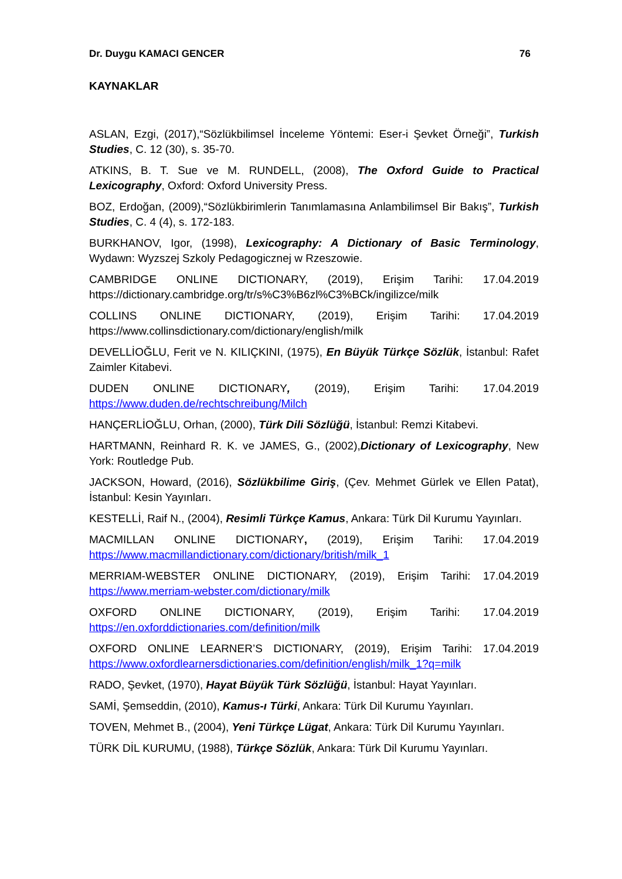Dr. Duygu KAMACI GENCER 76
KAYNAKLAR
ASLAN, Ezgi, (2017),“Sözlükbilimsel İnceleme Yöntemi: Eser-i Şevket Örneği”, Turkish Studies, C. 12 (30), s. 35-70.
ATKINS, B. T. Sue ve M. RUNDELL, (2008), The Oxford Guide to Practical Lexicography, Oxford: Oxford University Press.
BOZ, Erdoğan, (2009),“Sözlükbirimlerin Tanımlamasına Anlambilimsel Bir Bakış”, Turkish Studies, C. 4 (4), s. 172-183.
BURKHANOV, Igor, (1998), Lexicography: A Dictionary of Basic Terminology, Wydawn: Wyzszej Szkoly Pedagogicznej w Rzeszowie.
CAMBRIDGE ONLINE DICTIONARY, (2019), Erişim Tarihi: 17.04.2019 https://dictionary.cambridge.org/tr/s%C3%B6zl%C3%BCk/ingilizce/milk
COLLINS ONLINE DICTIONARY, (2019), Erişim Tarihi: 17.04.2019 https://www.collinsdictionary.com/dictionary/english/milk
DEVELLİOĞLU, Ferit ve N. KILIÇKINI, (1975), En Büyük Türkçe Sözlük, İstanbul: Rafet Zaimler Kitabevi.
DUDEN ONLINE DICTIONARY, (2019), Erişim Tarihi: 17.04.2019 https://www.duden.de/rechtschreibung/Milch
HANÇERLİOĞLU, Orhan, (2000), Türk Dili Sözlüğü, İstanbul: Remzi Kitabevi.
HARTMANN, Reinhard R. K. ve JAMES, G., (2002),Dictionary of Lexicography, New York: Routledge Pub.
JACKSON, Howard, (2016), Sözlükbilime Giriş, (Çev. Mehmet Gürlek ve Ellen Patat), İstanbul: Kesin Yayınları.
KESTELLİ, Raif N., (2004), Resimli Türkçe Kamus, Ankara: Türk Dil Kurumu Yayınları.
MACMILLAN ONLINE DICTIONARY, (2019), Erişim Tarihi: 17.04.2019 https://www.macmillandictionary.com/dictionary/british/milk_1
MERRIAM-WEBSTER ONLINE DICTIONARY, (2019), Erişim Tarihi: 17.04.2019 https://www.merriam-webster.com/dictionary/milk
OXFORD ONLINE DICTIONARY, (2019), Erişim Tarihi: 17.04.2019 https://en.oxforddictionaries.com/definition/milk
OXFORD ONLINE LEARNER’S DICTIONARY, (2019), Erişim Tarihi: 17.04.2019 https://www.oxfordlearnersdictionaries.com/definition/english/milk_1?q=milk
RADO, Şevket, (1970), Hayat Büyük Türk Sözlüğü, İstanbul: Hayat Yayınları.
SAMİ, Şemseddin, (2010), Kamus-ı Türki, Ankara: Türk Dil Kurumu Yayınları.
TOVEN, Mehmet B., (2004), Yeni Türkçe Lügat, Ankara: Türk Dil Kurumu Yayınları.
TÜRK DİL KURUMU, (1988), Türkçe Sözlük, Ankara: Türk Dil Kurumu Yayınları.